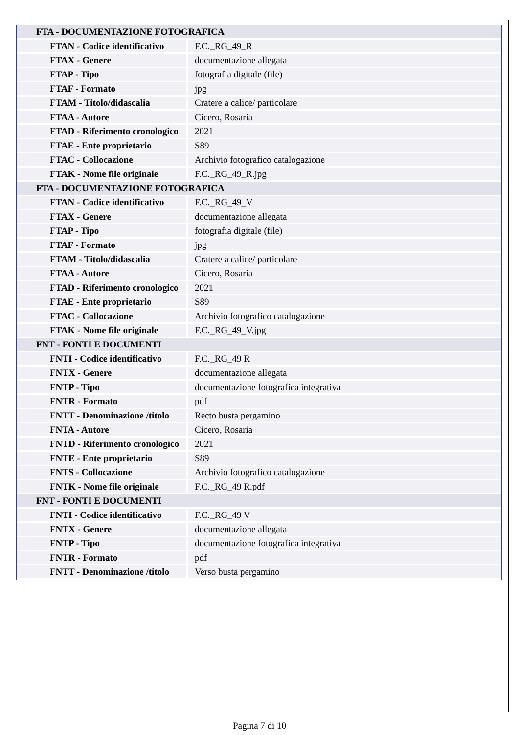| FTA - DOCUMENTAZIONE FOTOGRAFICA | |
| FTAN - Codice identificativo | F.C._RG_49_R |
| FTAX - Genere | documentazione allegata |
| FTAP - Tipo | fotografia digitale (file) |
| FTAF - Formato | jpg |
| FTAM - Titolo/didascalia | Cratere a calice/ particolare |
| FTAA - Autore | Cicero, Rosaria |
| FTAD - Riferimento cronologico | 2021 |
| FTAE - Ente proprietario | S89 |
| FTAC - Collocazione | Archivio fotografico catalogazione |
| FTAK - Nome file originale | F.C._RG_49_R.jpg |
| FTA - DOCUMENTAZIONE FOTOGRAFICA | |
| FTAN - Codice identificativo | F.C._RG_49_V |
| FTAX - Genere | documentazione allegata |
| FTAP - Tipo | fotografia digitale (file) |
| FTAF - Formato | jpg |
| FTAM - Titolo/didascalia | Cratere a calice/ particolare |
| FTAA - Autore | Cicero, Rosaria |
| FTAD - Riferimento cronologico | 2021 |
| FTAE - Ente proprietario | S89 |
| FTAC - Collocazione | Archivio fotografico catalogazione |
| FTAK - Nome file originale | F.C._RG_49_V.jpg |
| FNT - FONTI E DOCUMENTI | |
| FNTI - Codice identificativo | F.C._RG_49 R |
| FNTX - Genere | documentazione allegata |
| FNTP - Tipo | documentazione fotografica integrativa |
| FNTR - Formato | pdf |
| FNTT - Denominazione /titolo | Recto busta pergamino |
| FNTA - Autore | Cicero, Rosaria |
| FNTD - Riferimento cronologico | 2021 |
| FNTE - Ente proprietario | S89 |
| FNTS - Collocazione | Archivio fotografico catalogazione |
| FNTK - Nome file originale | F.C._RG_49 R.pdf |
| FNT - FONTI E DOCUMENTI | |
| FNTI - Codice identificativo | F.C._RG_49 V |
| FNTX - Genere | documentazione allegata |
| FNTP - Tipo | documentazione fotografica integrativa |
| FNTR - Formato | pdf |
| FNTT - Denominazione /titolo | Verso busta pergamino |
Pagina 7 di 10